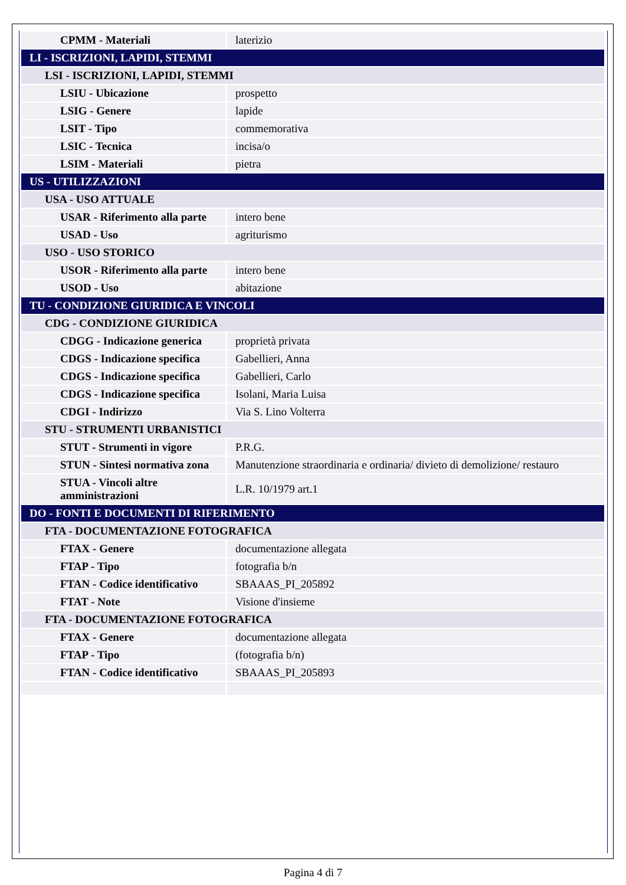| CPMM - Materiali | laterizio |
| LI - ISCRIZIONI, LAPIDI, STEMMI | |
| LSI - ISCRIZIONI, LAPIDI, STEMMI | |
| LSIU - Ubicazione | prospetto |
| LSIG - Genere | lapide |
| LSIT - Tipo | commemorativa |
| LSIC - Tecnica | incisa/o |
| LSIM - Materiali | pietra |
| US - UTILIZZAZIONI | |
| USA - USO ATTUALE | |
| USAR - Riferimento alla parte | intero bene |
| USAD - Uso | agriturismo |
| USO - USO STORICO | |
| USOR - Riferimento alla parte | intero bene |
| USOD - Uso | abitazione |
| TU - CONDIZIONE GIURIDICA E VINCOLI | |
| CDG - CONDIZIONE GIURIDICA | |
| CDGG - Indicazione generica | proprietà privata |
| CDGS - Indicazione specifica | Gabellieri, Anna |
| CDGS - Indicazione specifica | Gabellieri, Carlo |
| CDGS - Indicazione specifica | Isolani, Maria Luisa |
| CDGI - Indirizzo | Via S. Lino Volterra |
| STU - STRUMENTI URBANISTICI | |
| STUT - Strumenti in vigore | P.R.G. |
| STUN - Sintesi normativa zona | Manutenzione straordinaria e ordinaria/ divieto di demolizione/ restauro |
| STUA - Vincoli altre amministrazioni | L.R. 10/1979 art.1 |
| DO - FONTI E DOCUMENTI DI RIFERIMENTO | |
| FTA - DOCUMENTAZIONE FOTOGRAFICA | |
| FTAX - Genere | documentazione allegata |
| FTAP - Tipo | fotografia b/n |
| FTAN - Codice identificativo | SBAAAS_PI_205892 |
| FTAT - Note | Visione d'insieme |
| FTA - DOCUMENTAZIONE FOTOGRAFICA | |
| FTAX - Genere | documentazione allegata |
| FTAP - Tipo | (fotografia b/n) |
| FTAN - Codice identificativo | SBAAAS_PI_205893 |
Pagina 4 di 7